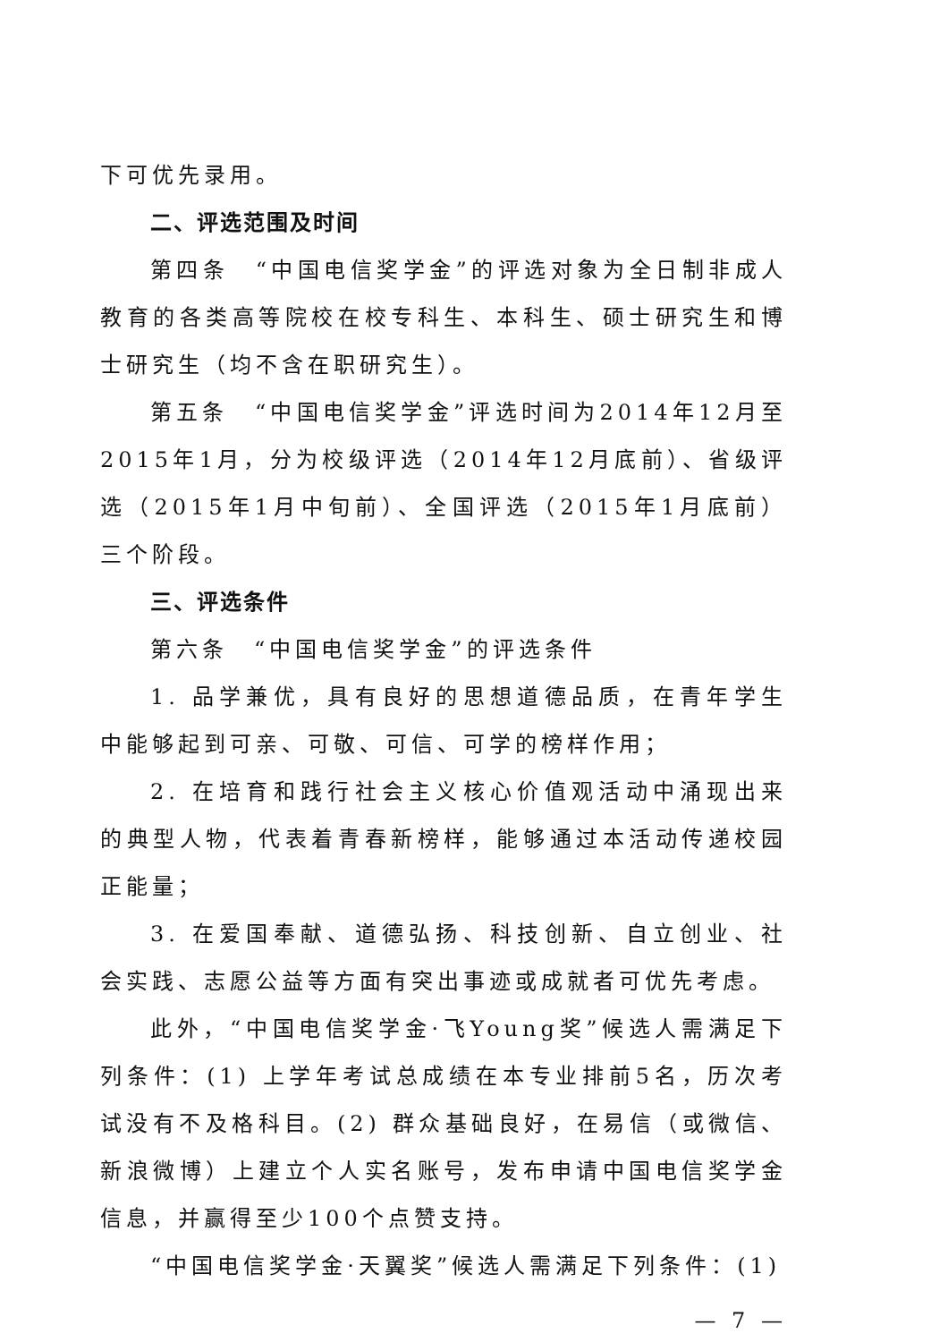下可优先录用。
二、评选范围及时间
第四条　“中国电信奖学金”的评选对象为全日制非成人教育的各类高等院校在校专科生、本科生、硕士研究生和博士研究生（均不含在职研究生）。
第五条　“中国电信奖学金”评选时间为2014年12月至2015年1月，分为校级评选（2014年12月底前）、省级评选（2015年1月中旬前）、全国评选（2015年1月底前）三个阶段。
三、评选条件
第六条　“中国电信奖学金”的评选条件
1. 品学兼优，具有良好的思想道德品质，在青年学生中能够起到可亲、可敬、可信、可学的榜样作用；
2. 在培育和践行社会主义核心价值观活动中涌现出来的典型人物，代表着青春新榜样，能够通过本活动传递校园正能量；
3. 在爱国奉献、道德弘扬、科技创新、自立创业、社会实践、志愿公益等方面有突出事迹或成就者可优先考虑。
此外，“中国电信奖学金·飞Young奖”候选人需满足下列条件：(1) 上学年考试总成绩在本专业排前5名，历次考试没有不及格科目。(2) 群众基础良好，在易信（或微信、新浪微博）上建立个人实名账号，发布申请中国电信奖学金信息，并赢得至少100个点赞支持。
“中国电信奖学金·天翼奖”候选人需满足下列条件：(1)
— 7 —